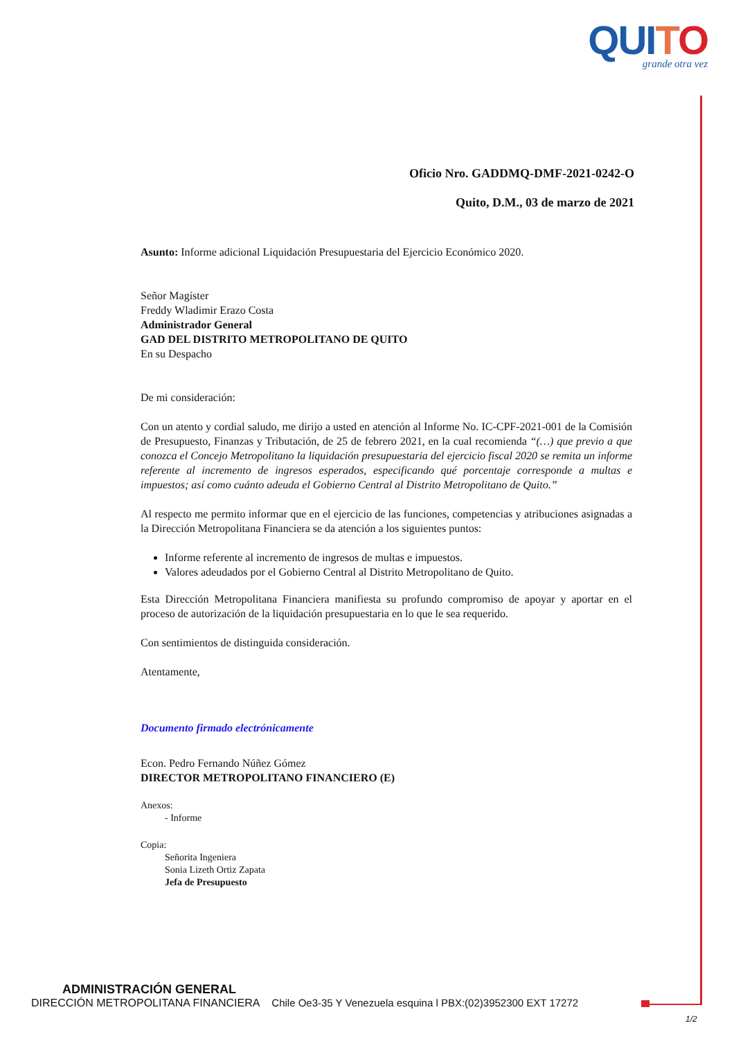QUITO
grande otra vez
Oficio Nro. GADDMQ-DMF-2021-0242-O
Quito, D.M., 03 de marzo de 2021
Asunto: Informe adicional Liquidación Presupuestaria del Ejercicio Económico 2020.
Señor Magíster
Freddy Wladimir Erazo Costa
Administrador General
GAD DEL DISTRITO METROPOLITANO DE QUITO
En su Despacho
De mi consideración:
Con un atento y cordial saludo, me dirijo a usted en atención al Informe No. IC-CPF-2021-001 de la Comisión de Presupuesto, Finanzas y Tributación, de 25 de febrero 2021, en la cual recomienda “(…) que previo a que conozca el Concejo Metropolitano la liquidación presupuestaria del ejercicio fiscal 2020 se remita un informe referente al incremento de ingresos esperados, especificando qué porcentaje corresponde a multas e impuestos; así como cuánto adeuda el Gobierno Central al Distrito Metropolitano de Quito.”
Al respecto me permito informar que en el ejercicio de las funciones, competencias y atribuciones asignadas a la Dirección Metropolitana Financiera se da atención a los siguientes puntos:
Informe referente al incremento de ingresos de multas e impuestos.
Valores adeudados por el Gobierno Central al Distrito Metropolitano de Quito.
Esta Dirección Metropolitana Financiera manifiesta su profundo compromiso de apoyar y aportar en el proceso de autorización de la liquidación presupuestaria en lo que le sea requerido.
Con sentimientos de distinguida consideración.
Atentamente,
Documento firmado electrónicamente
Econ. Pedro Fernando Núñez Gómez
DIRECTOR METROPOLITANO FINANCIERO (E)
Anexos:
- Informe
Copia:
Señorita Ingeniera
Sonia Lizeth Ortiz Zapata
Jefa de Presupuesto
ADMINISTRACIÓN GENERAL
DIRECCIÓN METROPOLITANA FINANCIERA Chile Oe3-35 Y Venezuela esquina l PBX:(02)3952300 EXT 17272
1/2